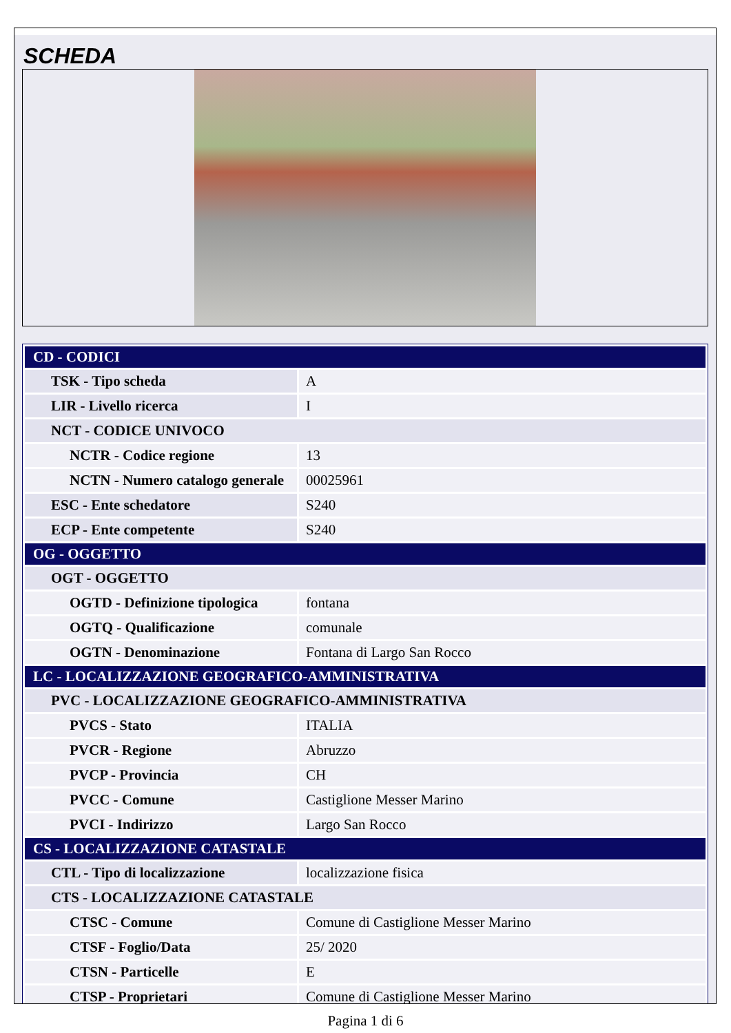SCHEDA
| CD - CODICI | |
| TSK - Tipo scheda | A |
| LIR - Livello ricerca | I |
| NCT - CODICE UNIVOCO | |
| NCTR - Codice regione | 13 |
| NCTN - Numero catalogo generale | 00025961 |
| ESC - Ente schedatore | S240 |
| ECP - Ente competente | S240 |
| OG - OGGETTO | |
| OGT - OGGETTO | |
| OGTD - Definizione tipologica | fontana |
| OGTQ - Qualificazione | comunale |
| OGTN - Denominazione | Fontana di Largo San Rocco |
| LC - LOCALIZZAZIONE GEOGRAFICO-AMMINISTRATIVA | |
| PVC - LOCALIZZAZIONE GEOGRAFICO-AMMINISTRATIVA | |
| PVCS - Stato | ITALIA |
| PVCR - Regione | Abruzzo |
| PVCP - Provincia | CH |
| PVCC - Comune | Castiglione Messer Marino |
| PVCI - Indirizzo | Largo San Rocco |
| CS - LOCALIZZAZIONE CATASTALE | |
| CTL - Tipo di localizzazione | localizzazione fisica |
| CTS - LOCALIZZAZIONE CATASTALE | |
| CTSC - Comune | Comune di Castiglione Messer Marino |
| CTSF - Foglio/Data | 25/ 2020 |
| CTSN - Particelle | E |
| CTSP - Proprietari | Comune di Castiglione Messer Marino |
Pagina 1 di 6